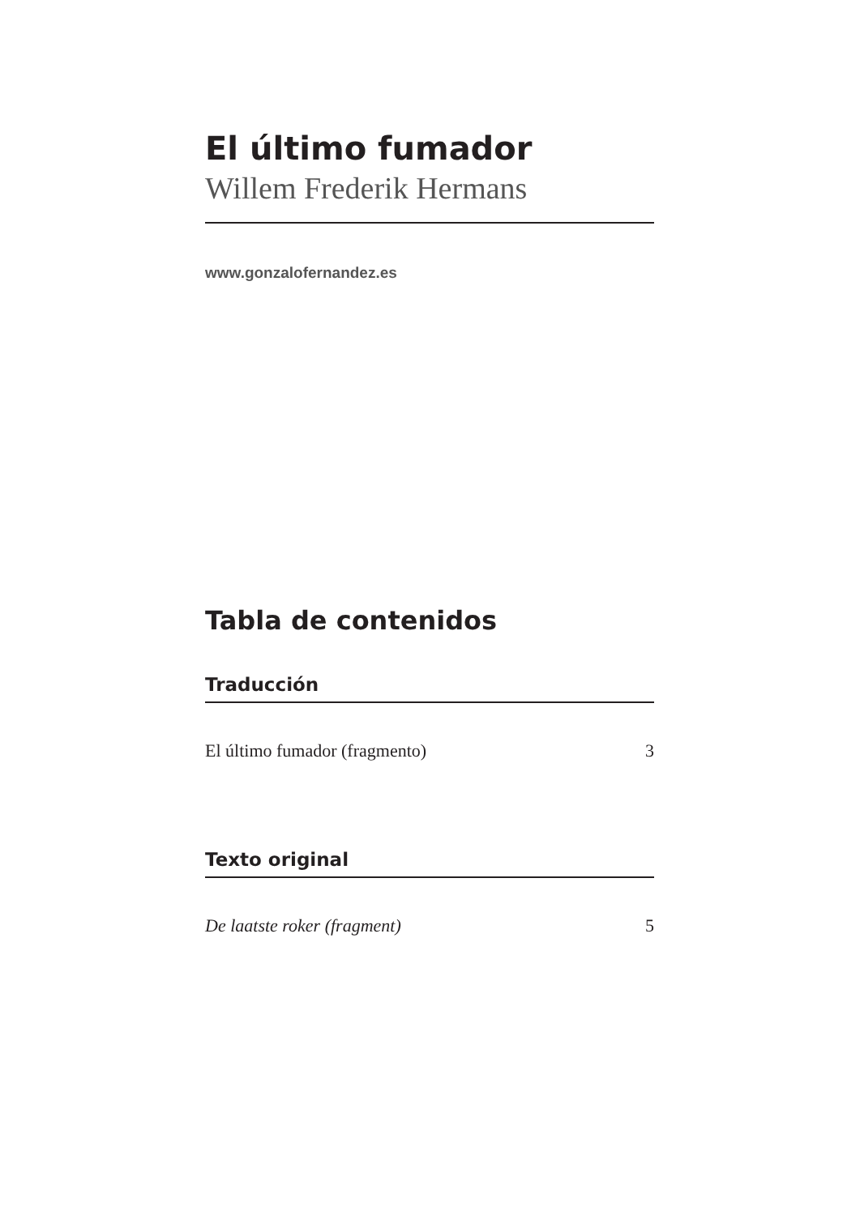El último fumador
Willem Frederik Hermans
www.gonzalofernandez.es
Tabla de contenidos
Traducción
El último fumador (fragmento) 3
Texto original
De laatste roker (fragment) 5